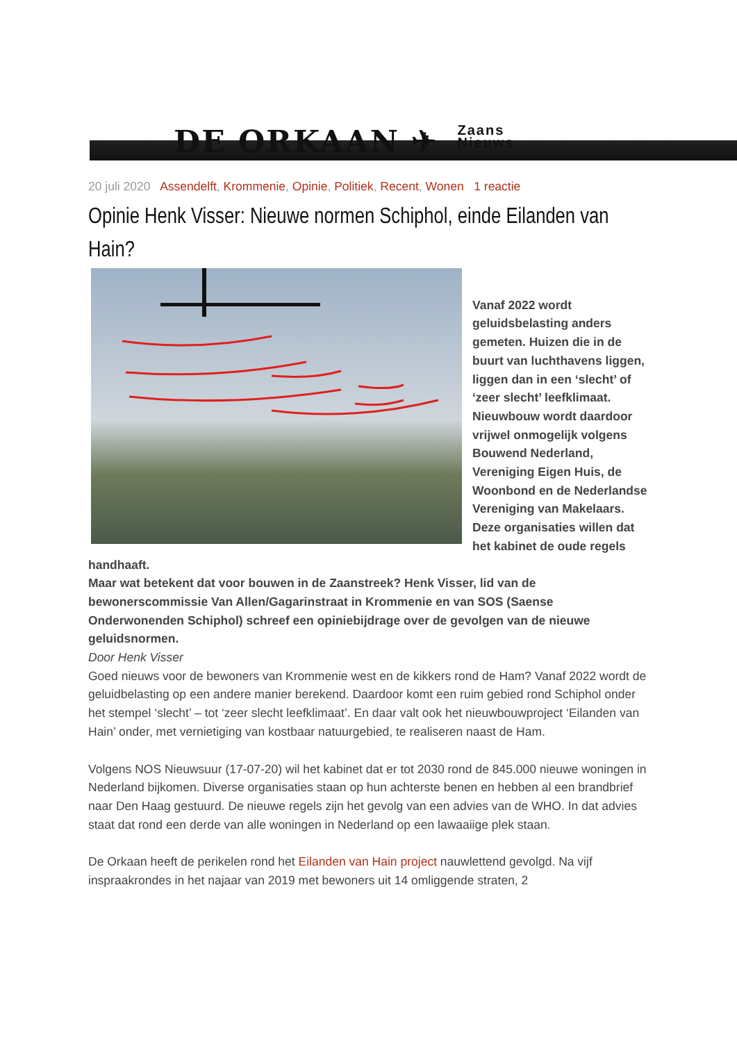DE ORKAAN ✈ Zaans
Nieuws
20 juli 2020 Assendelft, Krommenie, Opinie, Politiek, Recent, Wonen 1 reactie
Opinie Henk Visser: Nieuwe normen Schiphol, einde Eilanden van Hain?
Vanaf 2022 wordt geluidsbelasting anders gemeten. Huizen die in de buurt van luchthavens liggen, liggen dan in een ‘slecht’ of ‘zeer slecht’ leefklimaat. Nieuwbouw wordt daardoor vrijwel onmogelijk volgens Bouwend Nederland, Vereniging Eigen Huis, de Woonbond en de Nederlandse Vereniging van Makelaars. Deze organisaties willen dat het kabinet de oude regels handhaaft.
Maar wat betekent dat voor bouwen in de Zaanstreek? Henk Visser, lid van de bewonerscommissie Van Allen/Gagarinstraat in Krommenie en van SOS (Saense Onderwonenden Schiphol) schreef een opiniebijdrage over de gevolgen van de nieuwe geluidsnormen.
Door Henk Visser
Goed nieuws voor de bewoners van Krommenie west en de kikkers rond de Ham? Vanaf 2022 wordt de geluidbelasting op een andere manier berekend. Daardoor komt een ruim gebied rond Schiphol onder het stempel ‘slecht’ – tot ‘zeer slecht leefklimaat’. En daar valt ook het nieuwbouwproject ‘Eilanden van Hain’ onder, met vernietiging van kostbaar natuurgebied, te realiseren naast de Ham.
Volgens NOS Nieuwsuur (17-07-20) wil het kabinet dat er tot 2030 rond de 845.000 nieuwe woningen in Nederland bijkomen. Diverse organisaties staan op hun achterste benen en hebben al een brandbrief naar Den Haag gestuurd. De nieuwe regels zijn het gevolg van een advies van de WHO. In dat advies staat dat rond een derde van alle woningen in Nederland op een lawaaiige plek staan.
De Orkaan heeft de perikelen rond het Eilanden van Hain project nauwlettend gevolgd. Na vijf inspraakrondes in het najaar van 2019 met bewoners uit 14 omliggende straten, 2